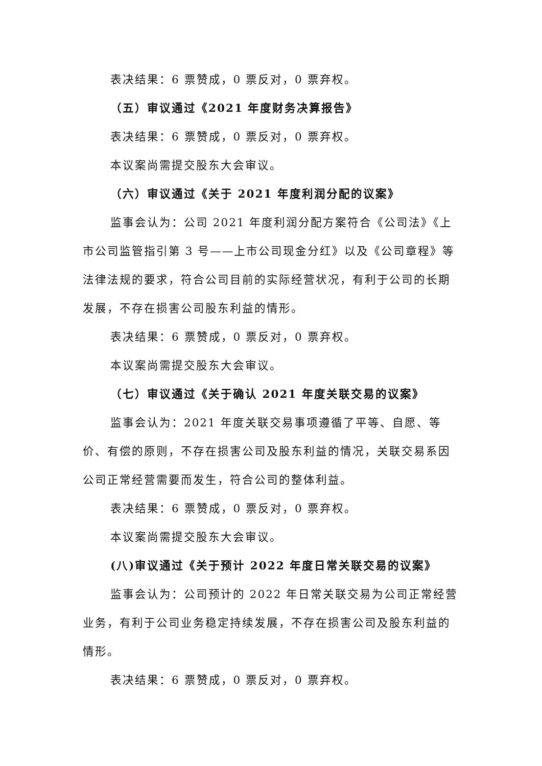表决结果：6 票赞成，0 票反对，0 票弃权。
（五）审议通过《2021 年度财务决算报告》
表决结果：6 票赞成，0 票反对，0 票弃权。
本议案尚需提交股东大会审议。
（六）审议通过《关于 2021 年度利润分配的议案》
监事会认为：公司 2021 年度利润分配方案符合《公司法》《上市公司监管指引第 3 号——上市公司现金分红》以及《公司章程》等法律法规的要求，符合公司目前的实际经营状况，有利于公司的长期发展，不存在损害公司股东利益的情形。
表决结果：6 票赞成，0 票反对，0 票弃权。
本议案尚需提交股东大会审议。
（七）审议通过《关于确认 2021 年度关联交易的议案》
监事会认为：2021 年度关联交易事项遵循了平等、自愿、等价、有偿的原则，不存在损害公司及股东利益的情况，关联交易系因公司正常经营需要而发生，符合公司的整体利益。
表决结果：6 票赞成，0 票反对，0 票弃权。
本议案尚需提交股东大会审议。
(八)审议通过《关于预计 2022 年度日常关联交易的议案》
监事会认为：公司预计的 2022 年日常关联交易为公司正常经营业务，有利于公司业务稳定持续发展，不存在损害公司及股东利益的情形。
表决结果：6 票赞成，0 票反对，0 票弃权。